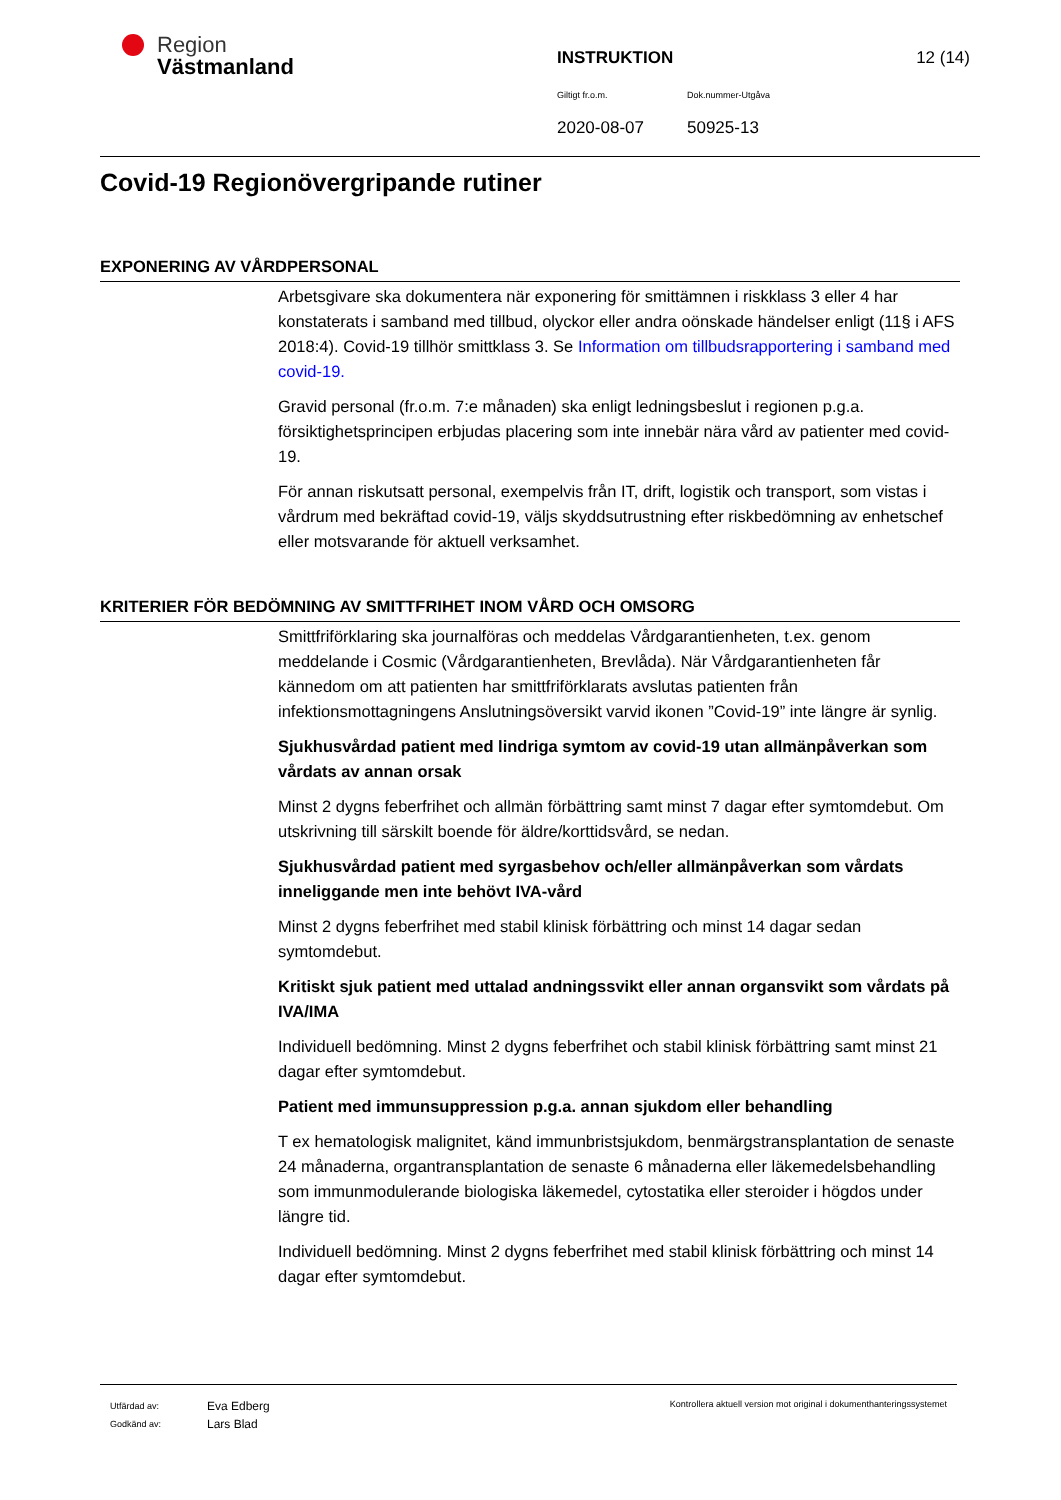Region
Västmanland
INSTRUKTION 12 (14)
Giltigt fr.o.m. Dok.nummer-Utgåva
2020-08-07 50925-13
Covid-19 Regionövergripande rutiner
EXPONERING AV VÅRDPERSONAL
Arbetsgivare ska dokumentera när exponering för smittämnen i riskklass 3 eller 4 har konstaterats i samband med tillbud, olyckor eller andra oönskade händelser enligt (11§ i AFS 2018:4). Covid-19 tillhör smittklass 3. Se Information om tillbudsrapportering i samband med covid-19.
Gravid personal (fr.o.m. 7:e månaden) ska enligt ledningsbeslut i regionen p.g.a. försiktighetsprincipen erbjudas placering som inte innebär nära vård av patienter med covid-19.
För annan riskutsatt personal, exempelvis från IT, drift, logistik och transport, som vistas i vårdrum med bekräftad covid-19, väljs skyddsutrustning efter riskbedömning av enhetschef eller motsvarande för aktuell verksamhet.
KRITERIER FÖR BEDÖMNING AV SMITTFRIHET INOM VÅRD OCH OMSORG
Smittfriförklaring ska journalföras och meddelas Vårdgarantienheten, t.ex. genom meddelande i Cosmic (Vårdgarantienheten, Brevlåda). När Vårdgarantienheten får kännedom om att patienten har smittfriförklarats avslutas patienten från infektionsmottagningens Anslutningsöversikt varvid ikonen ”Covid-19” inte längre är synlig.
Sjukhusvårdad patient med lindriga symtom av covid-19 utan allmänpåverkan som vårdats av annan orsak
Minst 2 dygns feberfrihet och allmän förbättring samt minst 7 dagar efter symtomdebut. Om utskrivning till särskilt boende för äldre/korttidsvård, se nedan.
Sjukhusvårdad patient med syrgasbehov och/eller allmänpåverkan som vårdats inneliggande men inte behövt IVA-vård
Minst 2 dygns feberfrihet med stabil klinisk förbättring och minst 14 dagar sedan symtomdebut.
Kritiskt sjuk patient med uttalad andningssvikt eller annan organsvikt som vårdats på IVA/IMA
Individuell bedömning. Minst 2 dygns feberfrihet och stabil klinisk förbättring samt minst 21 dagar efter symtomdebut.
Patient med immunsuppression p.g.a. annan sjukdom eller behandling
T ex hematologisk malignitet, känd immunbristsjukdom, benmärgstransplantation de senaste 24 månaderna, organtransplantation de senaste 6 månaderna eller läkemedelsbehandling som immunmodulerande biologiska läkemedel, cytostatika eller steroider i högdos under längre tid.
Individuell bedömning. Minst 2 dygns feberfrihet med stabil klinisk förbättring och minst 14 dagar efter symtomdebut.
Utfärdad av: Eva Edberg Godkänd av: Lars Blad
Kontrollera aktuell version mot original i dokumenthanteringssystemet